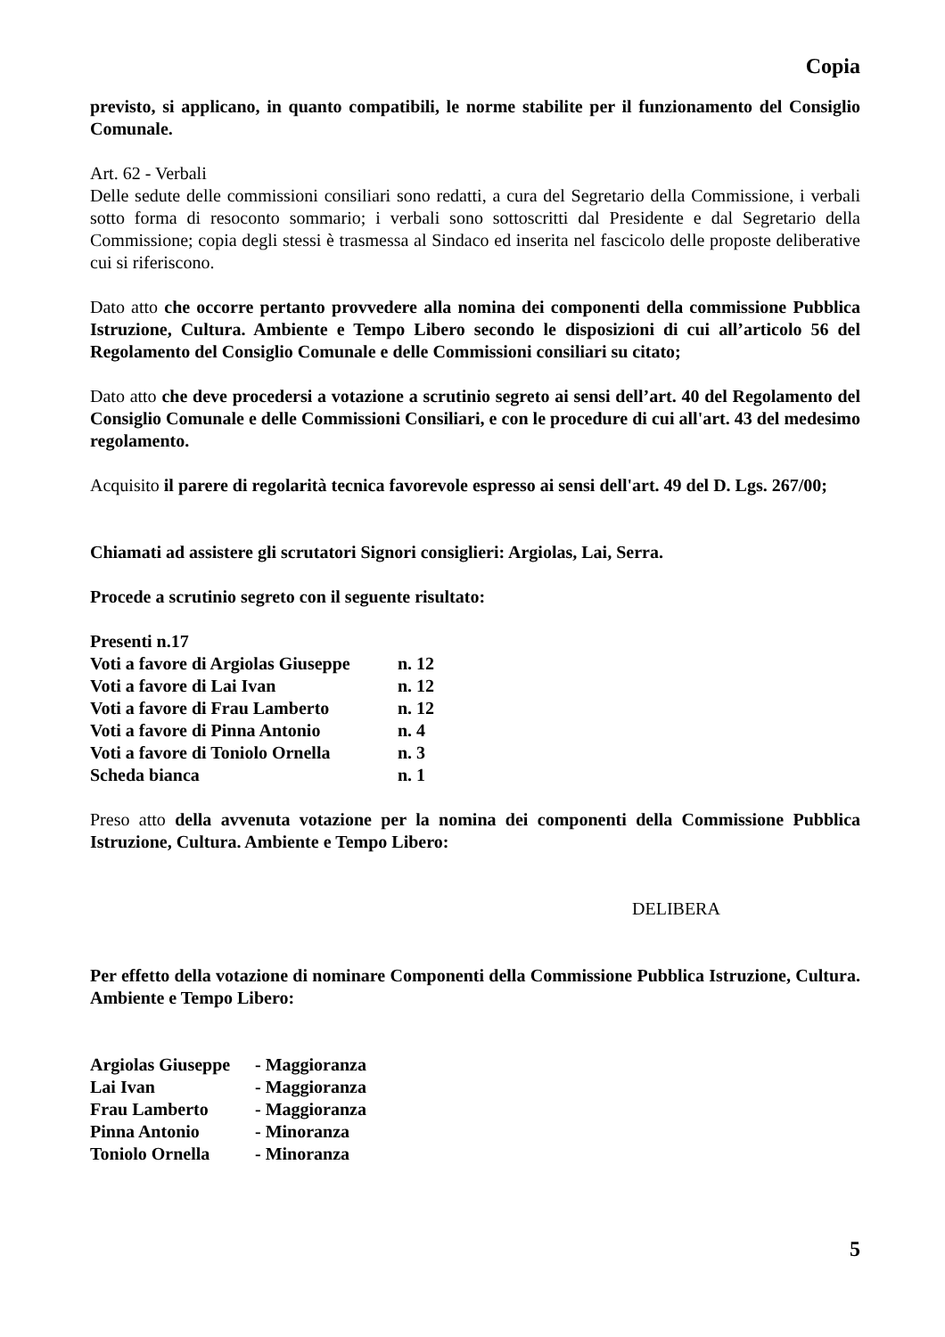Copia
previsto, si applicano, in quanto compatibili, le norme stabilite per il funzionamento del Consiglio Comunale.
Art. 62 - Verbali
Delle sedute delle commissioni consiliari sono redatti, a cura del Segretario della Commissione, i verbali sotto forma di resoconto sommario; i verbali sono sottoscritti dal Presidente e dal Segretario della Commissione; copia degli stessi è trasmessa al Sindaco ed inserita nel fascicolo delle proposte deliberative cui si riferiscono.
Dato atto che occorre pertanto provvedere alla nomina dei componenti della commissione Pubblica Istruzione, Cultura. Ambiente e Tempo Libero secondo le disposizioni di cui all’articolo 56 del Regolamento del Consiglio Comunale e delle Commissioni consiliari su citato;
Dato atto che deve procedersi a votazione a scrutinio segreto ai sensi dell’art. 40 del Regolamento del Consiglio Comunale e delle Commissioni Consiliari, e con le procedure di cui all'art. 43 del medesimo regolamento.
Acquisito il parere di regolarità tecnica favorevole espresso ai sensi dell'art. 49 del D. Lgs. 267/00;
Chiamati ad assistere gli scrutatori Signori consiglieri: Argiolas, Lai, Serra.
Procede a scrutinio segreto con il seguente risultato:
| Presenti n.17 | |
| Voti a favore di Argiolas Giuseppe | n. 12 |
| Voti a favore di Lai Ivan | n. 12 |
| Voti a favore di Frau Lamberto | n. 12 |
| Voti a favore di Pinna Antonio | n. 4 |
| Voti a favore di Toniolo Ornella | n. 3 |
| Scheda bianca | n. 1 |
Preso atto della avvenuta votazione per la nomina dei componenti della Commissione Pubblica Istruzione, Cultura. Ambiente e Tempo Libero:
DELIBERA
Per effetto della votazione di nominare Componenti della Commissione Pubblica Istruzione, Cultura. Ambiente e Tempo Libero:
| Argiolas Giuseppe | - Maggioranza |
| Lai Ivan | - Maggioranza |
| Frau Lamberto | - Maggioranza |
| Pinna Antonio | - Minoranza |
| Toniolo Ornella | - Minoranza |
5